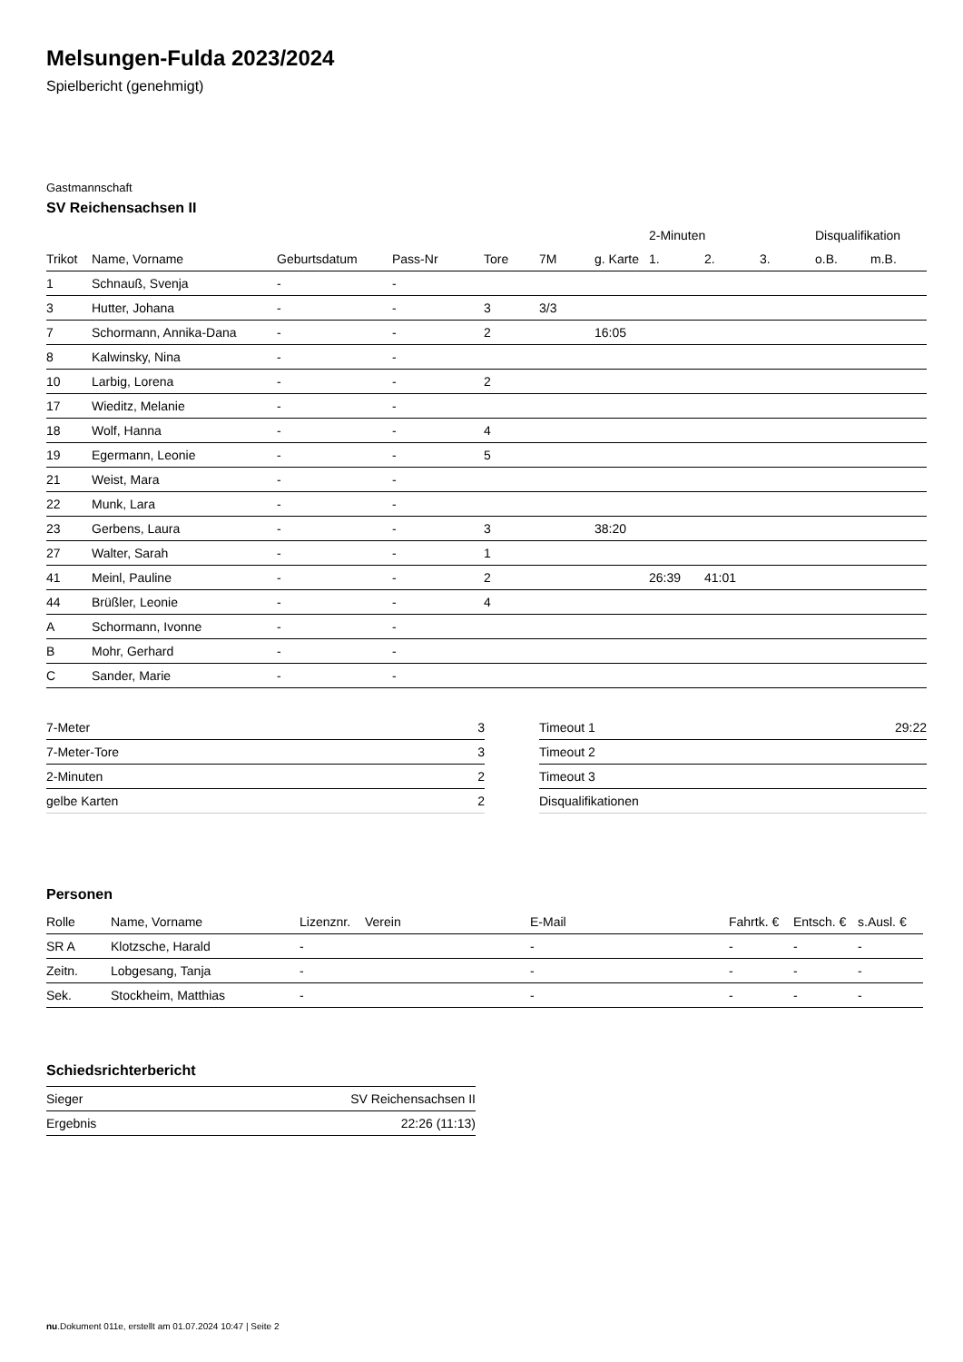Melsungen-Fulda 2023/2024
Spielbericht (genehmigt)
Gastmannschaft
SV Reichensachsen II
| | | | | | | | 2-Minuten | | | Disqualifikation | |
| --- | --- | --- | --- | --- | --- | --- | --- | --- | --- | --- | --- |
| Trikot | Name, Vorname | Geburtsdatum | Pass-Nr | Tore | 7M | g. Karte | 1. | 2. | 3. | o.B. | m.B. |
| 1 | Schnauß, Svenja | - | - | | | | | | | | |
| 3 | Hutter, Johana | - | - | 3 | 3/3 | | | | | | |
| 7 | Schormann, Annika-Dana | - | - | 2 | | 16:05 | | | | | |
| 8 | Kalwinsky, Nina | - | - | | | | | | | | |
| 10 | Larbig, Lorena | - | - | 2 | | | | | | | |
| 17 | Wieditz, Melanie | - | - | | | | | | | | |
| 18 | Wolf, Hanna | - | - | 4 | | | | | | | |
| 19 | Egermann, Leonie | - | - | 5 | | | | | | | |
| 21 | Weist, Mara | - | - | | | | | | | | |
| 22 | Munk, Lara | - | - | | | | | | | | |
| 23 | Gerbens, Laura | - | - | 3 | | 38:20 | | | | | |
| 27 | Walter, Sarah | - | - | 1 | | | | | | | |
| 41 | Meinl, Pauline | - | - | 2 | | | 26:39 | 41:01 | | | |
| 44 | Brüßler, Leonie | - | - | 4 | | | | | | | |
| A | Schormann, Ivonne | - | - | | | | | | | | |
| B | Mohr, Gerhard | - | - | | | | | | | | |
| C | Sander, Marie | - | - | | | | | | | | |
| 7-Meter | 3 |
| 7-Meter-Tore | 3 |
| 2-Minuten | 2 |
| gelbe Karten | 2 |
| Timeout 1 | 29:22 |
| Timeout 2 | |
| Timeout 3 | |
| Disqualifikationen | |
Personen
| Rolle | Name, Vorname | Lizenznr. | Verein | E-Mail | Fahrtk. € | Entsch. € | s.Ausl. € |
| --- | --- | --- | --- | --- | --- | --- | --- |
| SR A | Klotzsche, Harald | - | | - | - | - | - |
| Zeitn. | Lobgesang, Tanja | - | | - | - | - | - |
| Sek. | Stockheim, Matthias | - | | - | - | - | - |
Schiedsrichterbericht
| Sieger | SV Reichensachsen II |
| Ergebnis | 22:26 (11:13) |
nu.Dokument 011e, erstellt am 01.07.2024 10:47 | Seite 2